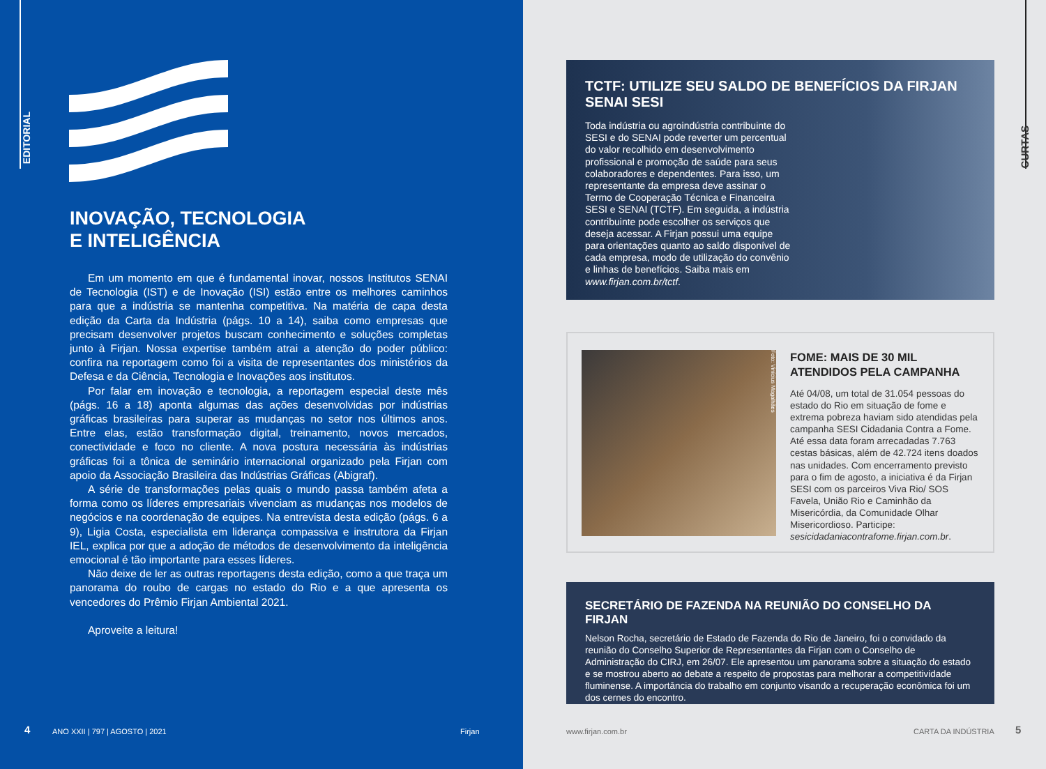EDITORIAL
INOVAÇÃO, TECNOLOGIA
E INTELIGÊNCIA
Em um momento em que é fundamental inovar, nossos Institutos SENAI de Tecnologia (IST) e de Inovação (ISI) estão entre os melhores caminhos para que a indústria se mantenha competitiva. Na matéria de capa desta edição da Carta da Indústria (págs. 10 a 14), saiba como empresas que precisam desenvolver projetos buscam conhecimento e soluções completas junto à Firjan. Nossa expertise também atrai a atenção do poder público: confira na reportagem como foi a visita de representantes dos ministérios da Defesa e da Ciência, Tecnologia e Inovações aos institutos.
Por falar em inovação e tecnologia, a reportagem especial deste mês (págs. 16 a 18) aponta algumas das ações desenvolvidas por indústrias gráficas brasileiras para superar as mudanças no setor nos últimos anos. Entre elas, estão transformação digital, treinamento, novos mercados, conectividade e foco no cliente. A nova postura necessária às indústrias gráficas foi a tônica de seminário internacional organizado pela Firjan com apoio da Associação Brasileira das Indústrias Gráficas (Abigraf).
A série de transformações pelas quais o mundo passa também afeta a forma como os líderes empresariais vivenciam as mudanças nos modelos de negócios e na coordenação de equipes. Na entrevista desta edição (págs. 6 a 9), Ligia Costa, especialista em liderança compassiva e instrutora da Firjan IEL, explica por que a adoção de métodos de desenvolvimento da inteligência emocional é tão importante para esses líderes.
Não deixe de ler as outras reportagens desta edição, como a que traça um panorama do roubo de cargas no estado do Rio e a que apresenta os vencedores do Prêmio Firjan Ambiental 2021.
Aproveite a leitura!
4 ANO XXII | 797 | AGOSTO | 2021 Firjan
CURTAS
TCTF: UTILIZE SEU SALDO DE BENEFÍCIOS DA FIRJAN SENAI SESI
Toda indústria ou agroindústria contribuinte do SESI e do SENAI pode reverter um percentual do valor recolhido em desenvolvimento profissional e promoção de saúde para seus colaboradores e dependentes. Para isso, um representante da empresa deve assinar o Termo de Cooperação Técnica e Financeira SESI e SENAI (TCTF). Em seguida, a indústria contribuinte pode escolher os serviços que deseja acessar. A Firjan possui uma equipe para orientações quanto ao saldo disponível de cada empresa, modo de utilização do convênio e linhas de benefícios. Saiba mais em www.firjan.com.br/tctf.
Foto: Vinícius Magalhães
FOME: MAIS DE 30 MIL ATENDIDOS PELA CAMPANHA
Até 04/08, um total de 31.054 pessoas do estado do Rio em situação de fome e extrema pobreza haviam sido atendidas pela campanha SESI Cidadania Contra a Fome. Até essa data foram arrecadadas 7.763 cestas básicas, além de 42.724 itens doados nas unidades. Com encerramento previsto para o fim de agosto, a iniciativa é da Firjan SESI com os parceiros Viva Rio/ SOS Favela, União Rio e Caminhão da Misericórdia, da Comunidade Olhar Misericordioso. Participe: sesicidadaniacontrafome.firjan.com.br.
SECRETÁRIO DE FAZENDA NA REUNIÃO DO CONSELHO DA FIRJAN
Nelson Rocha, secretário de Estado de Fazenda do Rio de Janeiro, foi o convidado da reunião do Conselho Superior de Representantes da Firjan com o Conselho de Administração do CIRJ, em 26/07. Ele apresentou um panorama sobre a situação do estado e se mostrou aberto ao debate a respeito de propostas para melhorar a competitividade fluminense. A importância do trabalho em conjunto visando a recuperação econômica foi um dos cernes do encontro.
www.firjan.com.br CARTA DA INDÚSTRIA 5